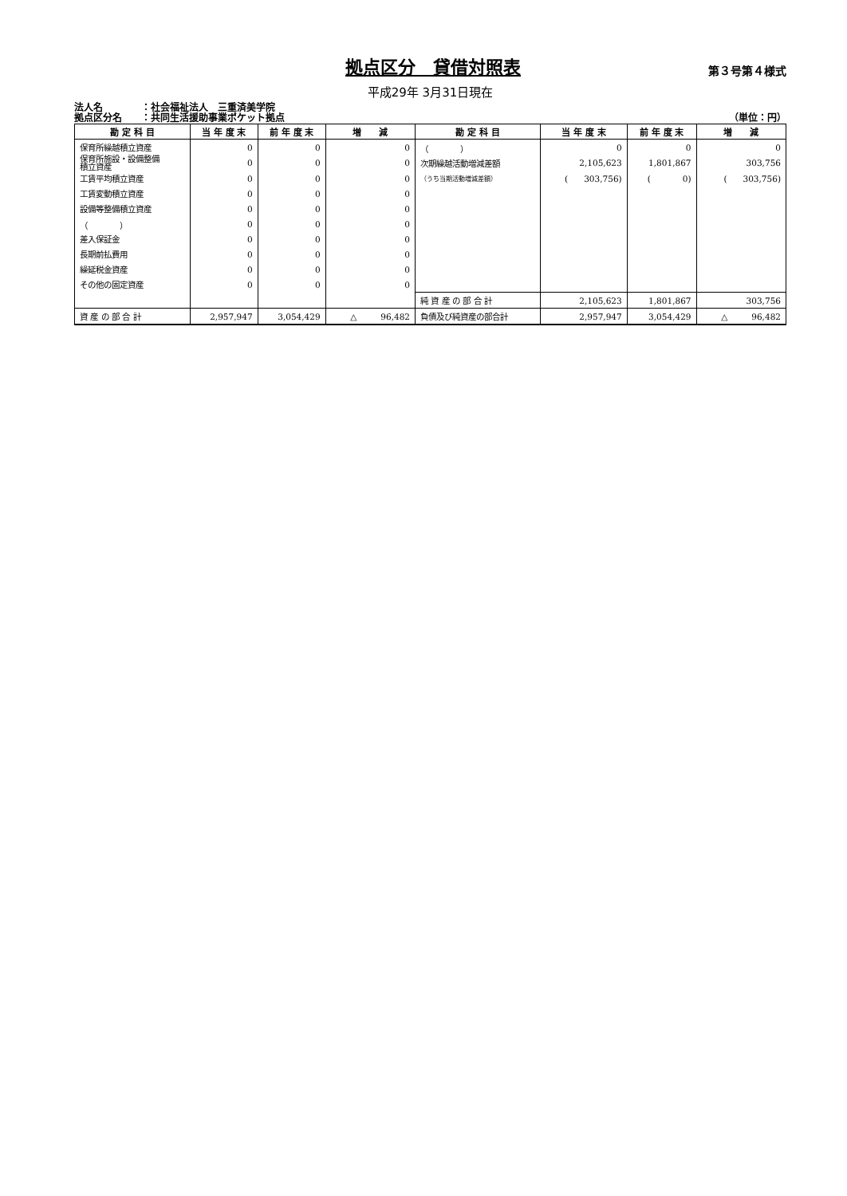拠点区分　貸借対照表
第３号第４様式
平成29年 3月31日現在
法人名　　　　：社会福祉法人　三重済美学院
拠点区分名　　：共同生活援助事業ポケット拠点
（単位：円）
| 勘 定 科 目 | 当 年 度 末 | 前 年 度 末 | 増 減 | 勘 定 科 目 | 当 年 度 末 | 前 年 度 末 | 増 減 |
| --- | --- | --- | --- | --- | --- | --- | --- |
| 保育所繰越積立資産 | 0 | 0 | 0 | （ ） | 0 | 0 | 0 |
| 保育所施設・設備整備 積立資産 | 0 | 0 | 0 | 次期繰越活動増減差額 | 2,105,623 | 1,801,867 | 303,756 |
| 工賃平均積立資産 | 0 | 0 | 0 | （うち当期活動増減差額） | ( 303,756) | ( 0) | ( 303,756) |
| 工賃変動積立資産 | 0 | 0 | 0 | | | | |
| 設備等整備積立資産 | 0 | 0 | 0 | | | | |
| （ ） | 0 | 0 | 0 | | | | |
| 差入保証金 | 0 | 0 | 0 | | | | |
| 長期前払費用 | 0 | 0 | 0 | | | | |
| 繰延税金資産 | 0 | 0 | 0 | | | | |
| その他の固定資産 | 0 | 0 | 0 | | | | |
| | | | | 純 資 産 の 部 合 計 | 2,105,623 | 1,801,867 | 303,756 |
| 資 産 の 部 合 計 | 2,957,947 | 3,054,429 | △ 96,482 | 負債及び純資産の部合計 | 2,957,947 | 3,054,429 | △ 96,482 |